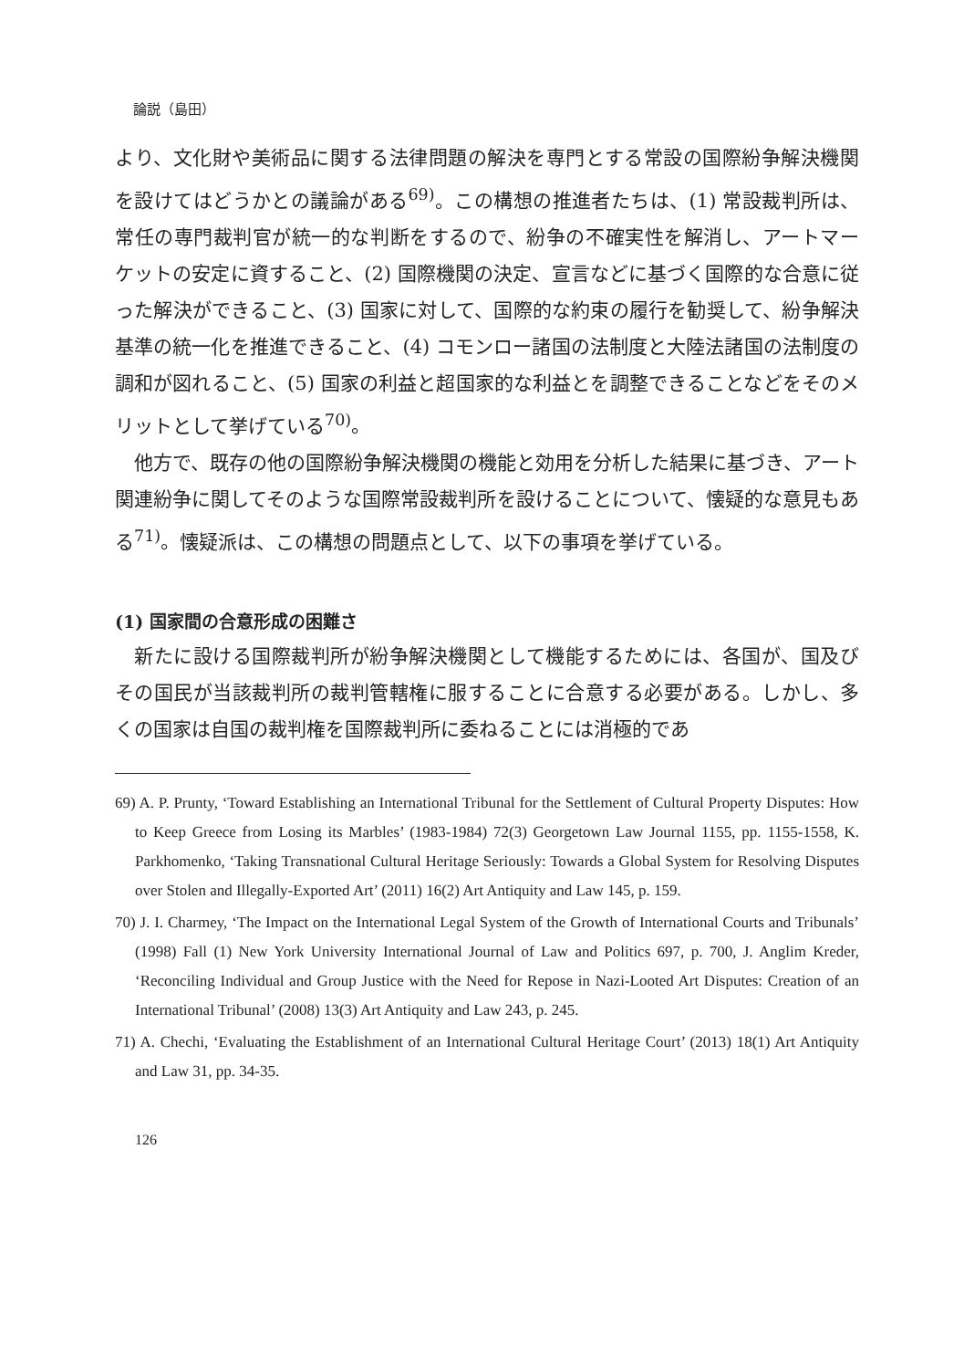論説（島田）
より、文化財や美術品に関する法律問題の解決を専門とする常設の国際紛争解決機関を設けてはどうかとの議論がある<sup>69)</sup>。この構想の推進者たちは、(1) 常設裁判所は、常任の専門裁判官が統一的な判断をするので、紛争の不確実性を解消し、アートマーケットの安定に資すること、(2) 国際機関の決定、宣言などに基づく国際的な合意に従った解決ができること、(3) 国家に対して、国際的な約束の履行を勧奨して、紛争解決基準の統一化を推進できること、(4) コモンロー諸国の法制度と大陸法諸国の法制度の調和が図れること、(5) 国家の利益と超国家的な利益とを調整できることなどをそのメリットとして挙げている<sup>70)</sup>。
他方で、既存の他の国際紛争解決機関の機能と効用を分析した結果に基づき、アート関連紛争に関してそのような国際常設裁判所を設けることについて、懐疑的な意見もある<sup>71)</sup>。懐疑派は、この構想の問題点として、以下の事項を挙げている。
(1) 国家間の合意形成の困難さ
新たに設ける国際裁判所が紛争解決機関として機能するためには、各国が、国及びその国民が当該裁判所の裁判管轄権に服することに合意する必要がある。しかし、多くの国家は自国の裁判権を国際裁判所に委ねることには消極的であ
69) A. P. Prunty, ‘Toward Establishing an International Tribunal for the Settlement of Cultural Property Disputes: How to Keep Greece from Losing its Marbles’ (1983-1984) 72(3) Georgetown Law Journal 1155, pp. 1155-1558, K. Parkhomenko, ‘Taking Transnational Cultural Heritage Seriously: Towards a Global System for Resolving Disputes over Stolen and Illegally-Exported Art’ (2011) 16(2) Art Antiquity and Law 145, p. 159.
70) J. I. Charmey, ‘The Impact on the International Legal System of the Growth of International Courts and Tribunals’ (1998) Fall (1) New York University International Journal of Law and Politics 697, p. 700, J. Anglim Kreder, ‘Reconciling Individual and Group Justice with the Need for Repose in Nazi-Looted Art Disputes: Creation of an International Tribunal’ (2008) 13(3) Art Antiquity and Law 243, p. 245.
71) A. Chechi, ‘Evaluating the Establishment of an International Cultural Heritage Court’ (2013) 18(1) Art Antiquity and Law 31, pp. 34-35.
126